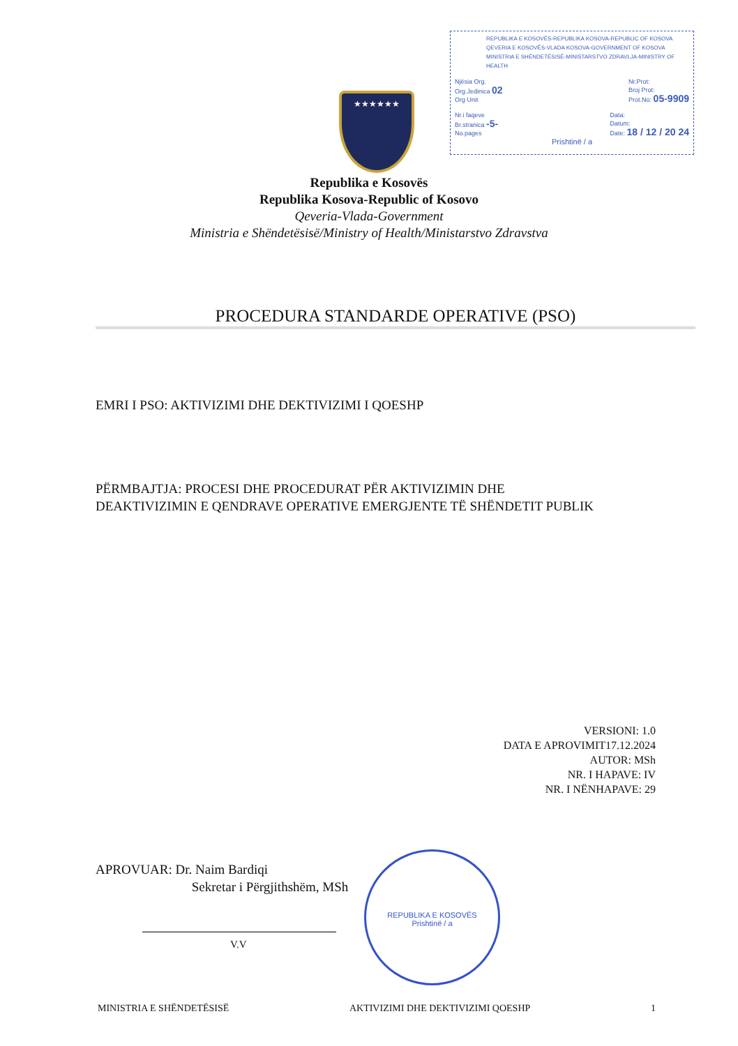REPUBLIKA E KOSOVËS-REPUBLIKA KOSOVA-REPUBLIC OF KOSOVA
QEVERIA E KOSOVËS-VLADA KOSOVA-GOVERNMENT OF KOSOVA
MINISTRIA E SHËNDETËSISË-MINISTARSTVO ZDRAVLJA-MINISTRY OF HEALTH
Njësia Org.
Org.Jedinica 02
Org Unit Nr.Prot:
Broj Prot:
Prot.No: 05-9909
Nr.i faqeve
Br.stranica -5-
No.pages Data:
Datum:
Date: 18 / 12 / 20 24
Prishtinë / a
★★★★★★
Republika e Kosovës
Republika Kosova-Republic of Kosovo
Qeveria-Vlada-Government
Ministria e Shëndetësisë/Ministry of Health/Ministarstvo Zdravstva
PROCEDURA STANDARDE OPERATIVE (PSO)
EMRI I PSO: AKTIVIZIMI DHE DEKTIVIZIMI I QOESHP
PËRMBAJTJA: PROCESI DHE PROCEDURAT PËR AKTIVIZIMIN DHE
DEAKTIVIZIMIN E QENDRAVE OPERATIVE EMERGJENTE TË SHËNDETIT PUBLIK
VERSIONI: 1.0
DATA E APROVIMIT17.12.2024
AUTOR: MSh
NR. I HAPAVE: IV
NR. I NËNHAPAVE: 29
APROVUAR: Dr. Naim Bardiqi
Sekretar i Përgjithshëm, MSh
V.V
REPUBLIKA E KOSOVËS
Prishtinë / a
MINISTRIA E SHËNDETËSISË AKTIVIZIMI DHE DEKTIVIZIMI QOESHP 1